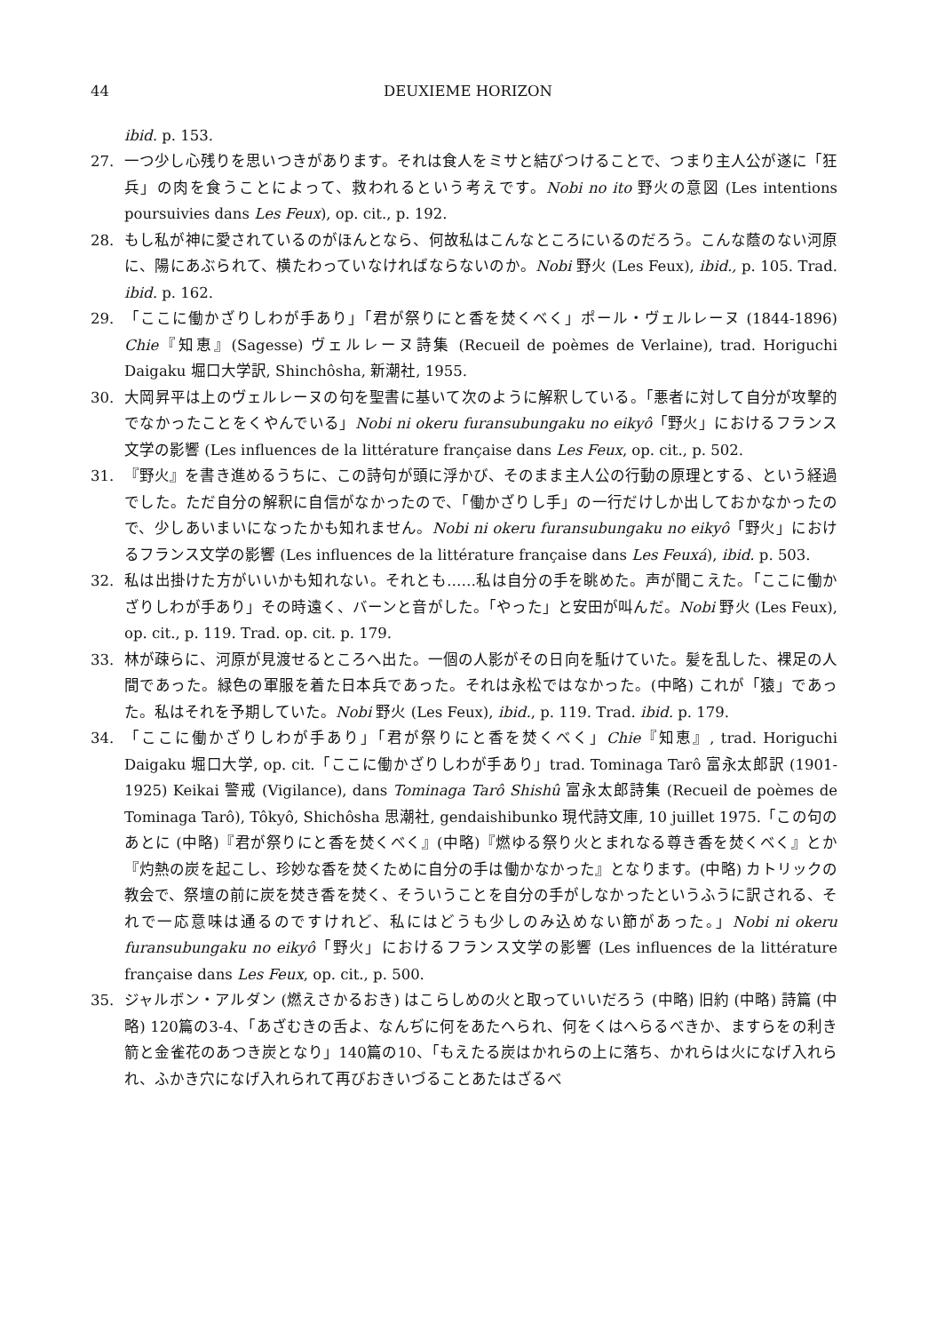44 DEUXIEME HORIZON
ibid. p. 153.
27. 一つ少し心残りを思いつきがあります。それは食人をミサと結びつけることで、つまり主人公が遂に「狂兵」の肉を食うことによって、救われるという考えです。Nobi no ito 野火の意図 (Les intentions poursuivies dans Les Feux), op. cit., p. 192.
28. もし私が神に愛されているのがほんとなら、何故私はこんなところにいるのだろう。こんな蔭のない河原に、陽にあぶられて、横たわっていなければならないのか。Nobi 野火 (Les Feux), ibid., p. 105. Trad. ibid. p. 162.
29. 「ここに働かざりしわが手あり」「君が祭りにと香を焚くべく」ポール・ヴェルレーヌ (1844-1896) Chie『知恵』(Sagesse) ヴェルレーヌ詩集 (Recueil de poèmes de Verlaine), trad. Horiguchi Daigaku 堀口大学訳, Shinchôsha, 新潮社, 1955.
30. 大岡昇平は上のヴェルレーヌの句を聖書に基いて次のように解釈している。「悪者に対して自分が攻撃的でなかったことをくやんでいる」Nobi ni okeru furansubungaku no eikyô「野火」におけるフランス文学の影響 (Les influences de la littérature française dans Les Feux, op. cit., p. 502.
31. 『野火』を書き進めるうちに、この詩句が頭に浮かび、そのまま主人公の行動の原理とする、という経過でした。ただ自分の解釈に自信がなかったので、「働かざりし手」の一行だけしか出しておかなかったので、少しあいまいになったかも知れません。Nobi ni okeru furansubungaku no eikyô「野火」におけるフランス文学の影響 (Les influences de la littérature française dans Les Feuxá), ibid. p. 503.
32. 私は出掛けた方がいいかも知れない。それとも……私は自分の手を眺めた。声が聞こえた。「ここに働かざりしわが手あり」その時遠く、バーンと音がした。「やった」と安田が叫んだ。Nobi 野火 (Les Feux), op. cit., p. 119. Trad. op. cit. p. 179.
33. 林が疎らに、河原が見渡せるところへ出た。一個の人影がその日向を駈けていた。髪を乱した、裸足の人間であった。緑色の軍服を着た日本兵であった。それは永松ではなかった。(中略) これが「猿」であった。私はそれを予期していた。Nobi 野火 (Les Feux), ibid., p. 119. Trad. ibid. p. 179.
34. 「ここに働かざりしわが手あり」「君が祭りにと香を焚くべく」Chie『知恵』, trad. Horiguchi Daigaku 堀口大学, op. cit.「ここに働かざりしわが手あり」trad. Tominaga Tarô 富永太郎訳 (1901-1925) Keikai 警戒 (Vigilance), dans Tominaga Tarô Shishû 富永太郎詩集 (Recueil de poèmes de Tominaga Tarô), Tôkyô, Shichôsha 思潮社, gendaishibunko 現代詩文庫, 10 juillet 1975.「この句のあとに (中略)『君が祭りにと香を焚くべく』(中略)『燃ゆる祭り火とまれなる尊き香を焚くべく』とか『灼熱の炭を起こし、珍妙な香を焚くために自分の手は働かなかった』となります。(中略) カトリックの教会で、祭壇の前に炭を焚き香を焚く、そういうことを自分の手がしなかったというふうに訳される、それで一応意味は通るのですけれど、私にはどうも少しのみ込めない節があった。」Nobi ni okeru furansubungaku no eikyô「野火」におけるフランス文学の影響 (Les influences de la littérature française dans Les Feux, op. cit., p. 500.
35. ジャルボン・アルダン (燃えさかるおき) はこらしめの火と取っていいだろう (中略) 旧約 (中略) 詩篇 (中略) 120篇の3-4、「あざむきの舌よ、なんぢに何をあたへられ、何をくはへらるべきか、ますらをの利き箭と金雀花のあつき炭となり」140篇の10、「もえたる炭はかれらの上に落ち、かれらは火になげ入れられ、ふかき穴になげ入れられて再びおきいづることあたはざるべ